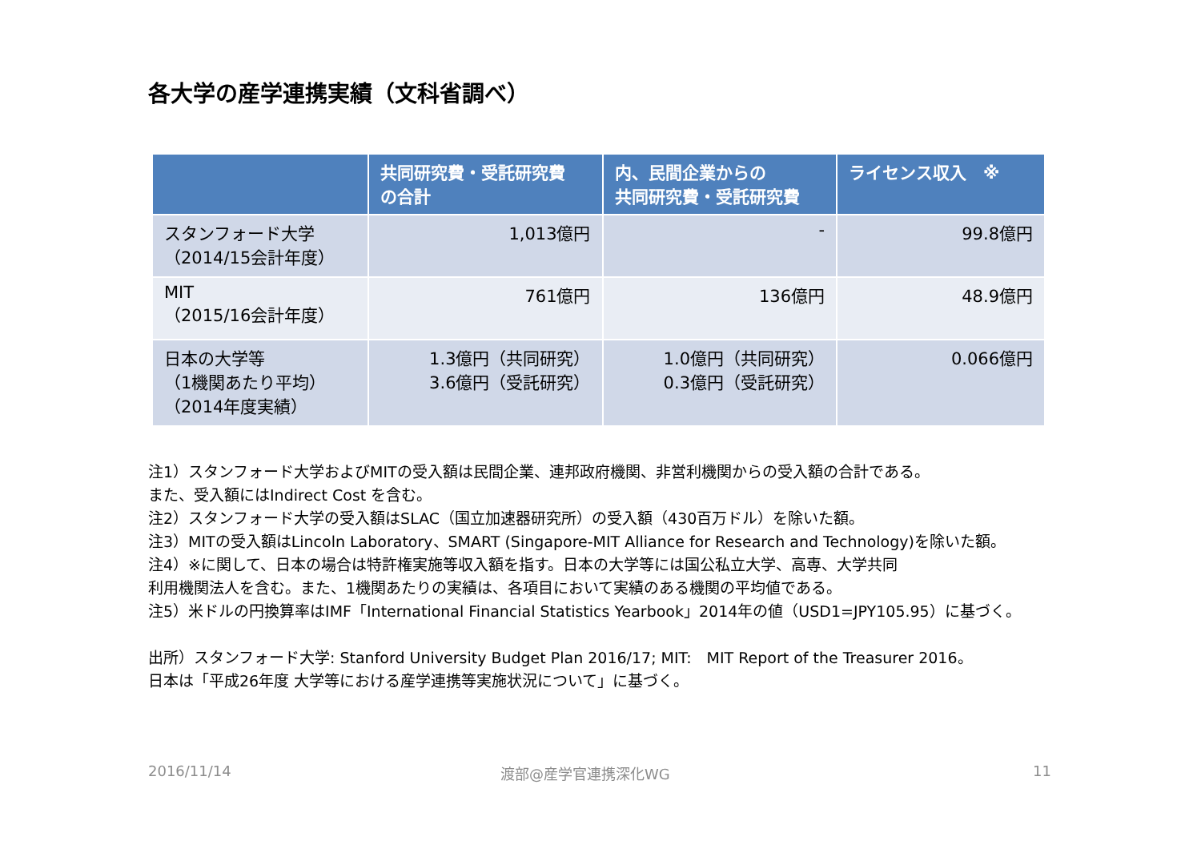各大学の産学連携実績（文科省調べ）
| | 共同研究費・受託研究費 の合計 | 内、民間企業からの 共同研究費・受託研究費 | ライセンス収入 ※ |
| --- | --- | --- | --- |
| スタンフォード大学 （2014/15会計年度） | 1,013億円 | - | 99.8億円 |
| MIT （2015/16会計年度） | 761億円 | 136億円 | 48.9億円 |
| 日本の大学等 （1機関あたり平均） （2014年度実績） | 1.3億円（共同研究） 3.6億円（受託研究） | 1.0億円（共同研究） 0.3億円（受託研究） | 0.066億円 |
注1）スタンフォード大学およびMITの受入額は民間企業、連邦政府機関、非営利機関からの受入額の合計である。
また、受入額にはIndirect Cost を含む。
注2）スタンフォード大学の受入額はSLAC（国立加速器研究所）の受入額（430百万ドル）を除いた額。
注3）MITの受入額はLincoln Laboratory、SMART (Singapore-MIT Alliance for Research and Technology)を除いた額。
注4）※に関して、日本の場合は特許権実施等収入額を指す。日本の大学等には国公私立大学、高専、大学共同
利用機関法人を含む。また、1機関あたりの実績は、各項目において実績のある機関の平均値である。
注5）米ドルの円換算率はIMF「International Financial Statistics Yearbook」2014年の値（USD1=JPY105.95）に基づく。
出所）スタンフォード大学: Stanford University Budget Plan 2016/17; MIT:　MIT Report of the Treasurer 2016。
日本は「平成26年度 大学等における産学連携等実施状況について」に基づく。
2016/11/14 渡部@産学官連携深化WG 11